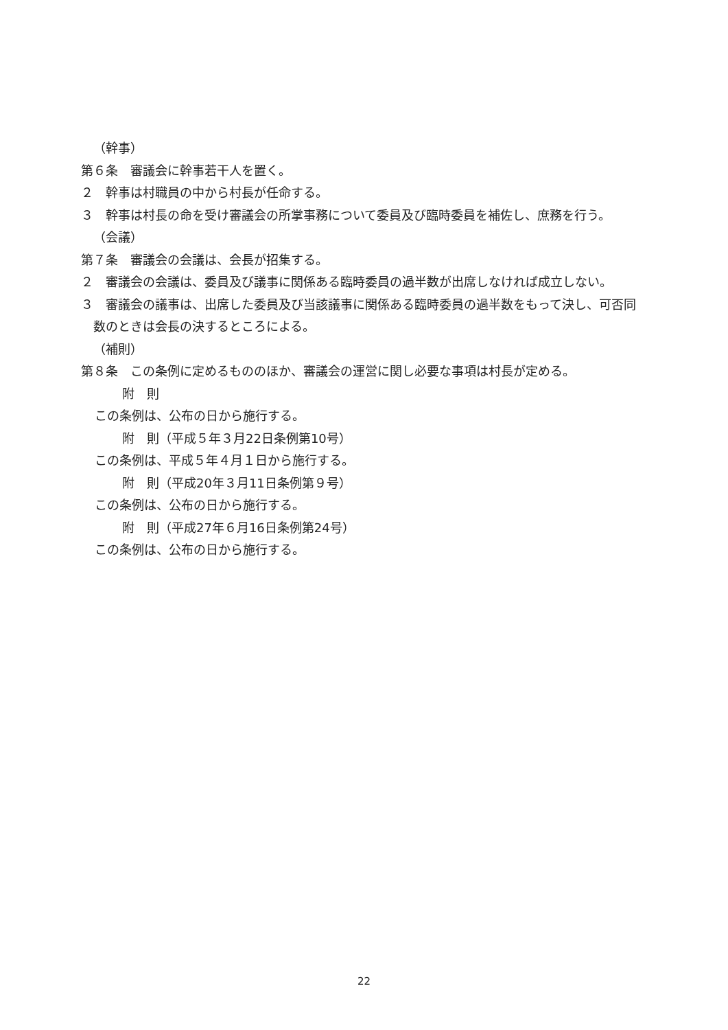（幹事）
第６条　審議会に幹事若干人を置く。
２　幹事は村職員の中から村長が任命する。
３　幹事は村長の命を受け審議会の所掌事務について委員及び臨時委員を補佐し、庶務を行う。
（会議）
第７条　審議会の会議は、会長が招集する。
２　審議会の会議は、委員及び議事に関係ある臨時委員の過半数が出席しなければ成立しない。
３　審議会の議事は、出席した委員及び当該議事に関係ある臨時委員の過半数をもって決し、可否同数のときは会長の決するところによる。
（補則）
第８条　この条例に定めるもののほか、審議会の運営に関し必要な事項は村長が定める。
附　則
この条例は、公布の日から施行する。
附　則（平成５年３月22日条例第10号）
この条例は、平成５年４月１日から施行する。
附　則（平成20年３月11日条例第９号）
この条例は、公布の日から施行する。
附　則（平成27年６月16日条例第24号）
この条例は、公布の日から施行する。
22